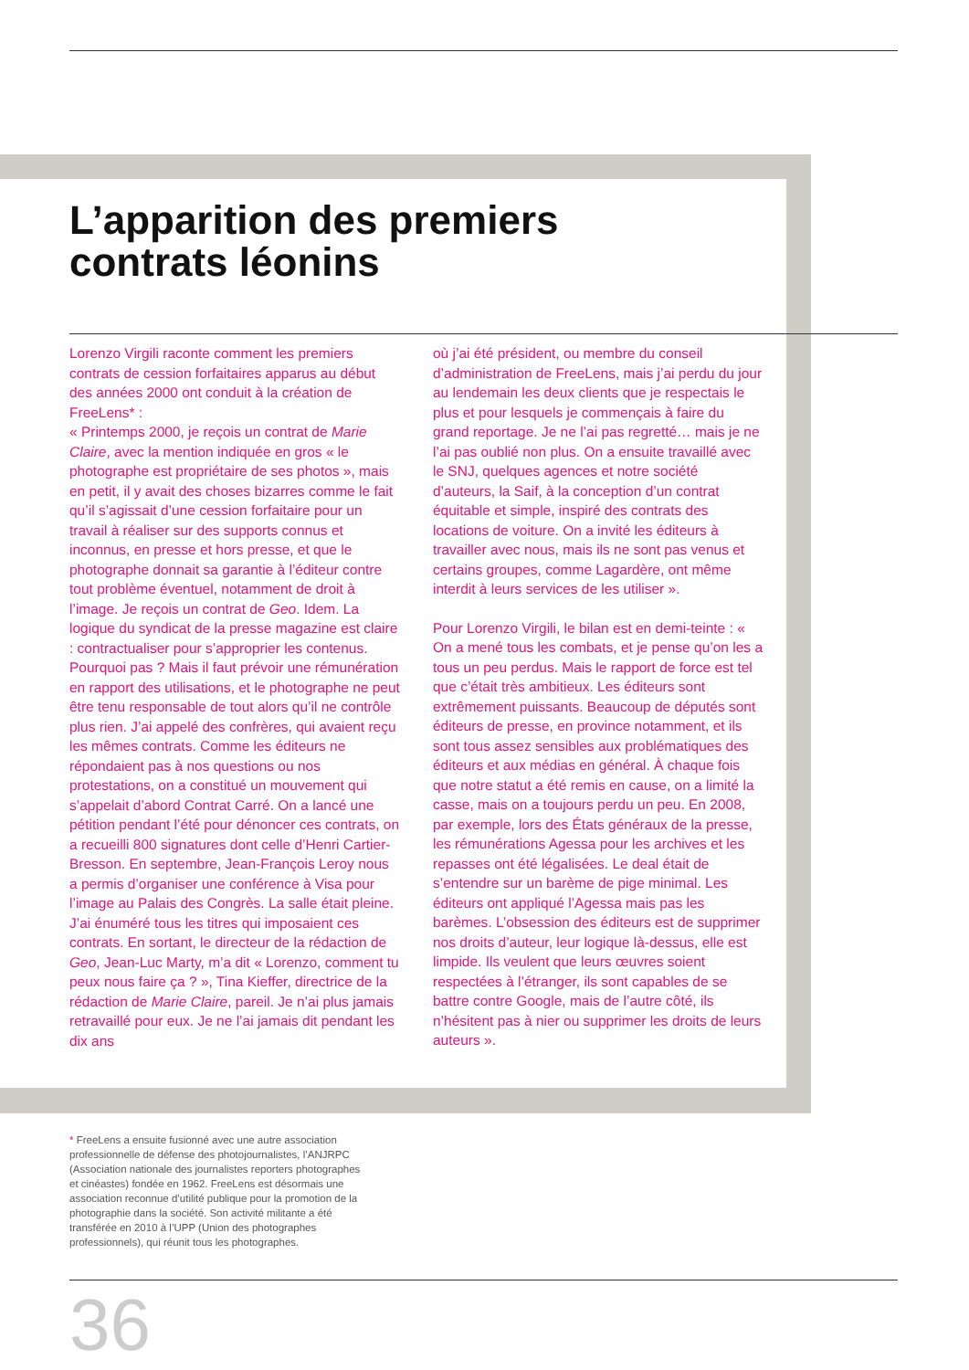L’apparition des premiers
contrats léonins
Lorenzo Virgili raconte comment les premiers contrats de cession forfaitaires apparus au début des années 2000 ont conduit à la création de FreeLens* :
« Printemps 2000, je reçois un contrat de Marie Claire, avec la mention indiquée en gros « le photographe est propriétaire de ses photos », mais en petit, il y avait des choses bizarres comme le fait qu’il s’agissait d’une cession forfaitaire pour un travail à réaliser sur des supports connus et inconnus, en presse et hors presse, et que le photographe donnait sa garantie à l’éditeur contre tout problème éventuel, notamment de droit à l’image. Je reçois un contrat de Geo. Idem. La logique du syndicat de la presse magazine est claire : contractualiser pour s’approprier les contenus. Pourquoi pas ? Mais il faut prévoir une rémunération en rapport des utilisations, et le photographe ne peut être tenu responsable de tout alors qu’il ne contrôle plus rien. J’ai appelé des confrères, qui avaient reçu les mêmes contrats. Comme les éditeurs ne répondaient pas à nos questions ou nos protestations, on a constitué un mouvement qui s’appelait d’abord Contrat Carré. On a lancé une pétition pendant l’été pour dénoncer ces contrats, on a recueilli 800 signatures dont celle d’Henri Cartier-Bresson. En septembre, Jean-François Leroy nous a permis d’organiser une conférence à Visa pour l’image au Palais des Congrès. La salle était pleine. J’ai énuméré tous les titres qui imposaient ces contrats. En sortant, le directeur de la rédaction de Geo, Jean-Luc Marty, m’a dit « Lorenzo, comment tu peux nous faire ça ? », Tina Kieffer, directrice de la rédaction de Marie Claire, pareil. Je n’ai plus jamais retravaillé pour eux. Je ne l’ai jamais dit pendant les dix ans
où j’ai été président, ou membre du conseil d’administration de FreeLens, mais j’ai perdu du jour au lendemain les deux clients que je respectais le plus et pour lesquels je commençais à faire du grand reportage. Je ne l’ai pas regretté… mais je ne l’ai pas oublié non plus. On a ensuite travaillé avec le SNJ, quelques agences et notre société d’auteurs, la Saif, à la conception d’un contrat équitable et simple, inspiré des contrats des locations de voiture. On a invité les éditeurs à travailler avec nous, mais ils ne sont pas venus et certains groupes, comme Lagardère, ont même interdit à leurs services de les utiliser ».
Pour Lorenzo Virgili, le bilan est en demi-teinte : « On a mené tous les combats, et je pense qu’on les a tous un peu perdus. Mais le rapport de force est tel que c’était très ambitieux. Les éditeurs sont extrêmement puissants. Beaucoup de députés sont éditeurs de presse, en province notamment, et ils sont tous assez sensibles aux problématiques des éditeurs et aux médias en général. À chaque fois que notre statut a été remis en cause, on a limité la casse, mais on a toujours perdu un peu. En 2008, par exemple, lors des États généraux de la presse, les rémunérations Agessa pour les archives et les repasses ont été légalisées. Le deal était de s’entendre sur un barème de pige minimal. Les éditeurs ont appliqué l’Agessa mais pas les barèmes. L’obsession des éditeurs est de supprimer nos droits d’auteur, leur logique là-dessus, elle est limpide. Ils veulent que leurs œuvres soient respectées à l’étranger, ils sont capables de se battre contre Google, mais de l’autre côté, ils n’hésitent pas à nier ou supprimer les droits de leurs auteurs ».
* FreeLens a ensuite fusionné avec une autre association professionnelle de défense des photojournalistes, l’ANJRPC (Association nationale des journalistes reporters photographes et cinéastes) fondée en 1962. FreeLens est désormais une association reconnue d’utilité publique pour la promotion de la photographie dans la société. Son activité militante a été transférée en 2010 à l’UPP (Union des photographes professionnels), qui réunit tous les photographes.
36